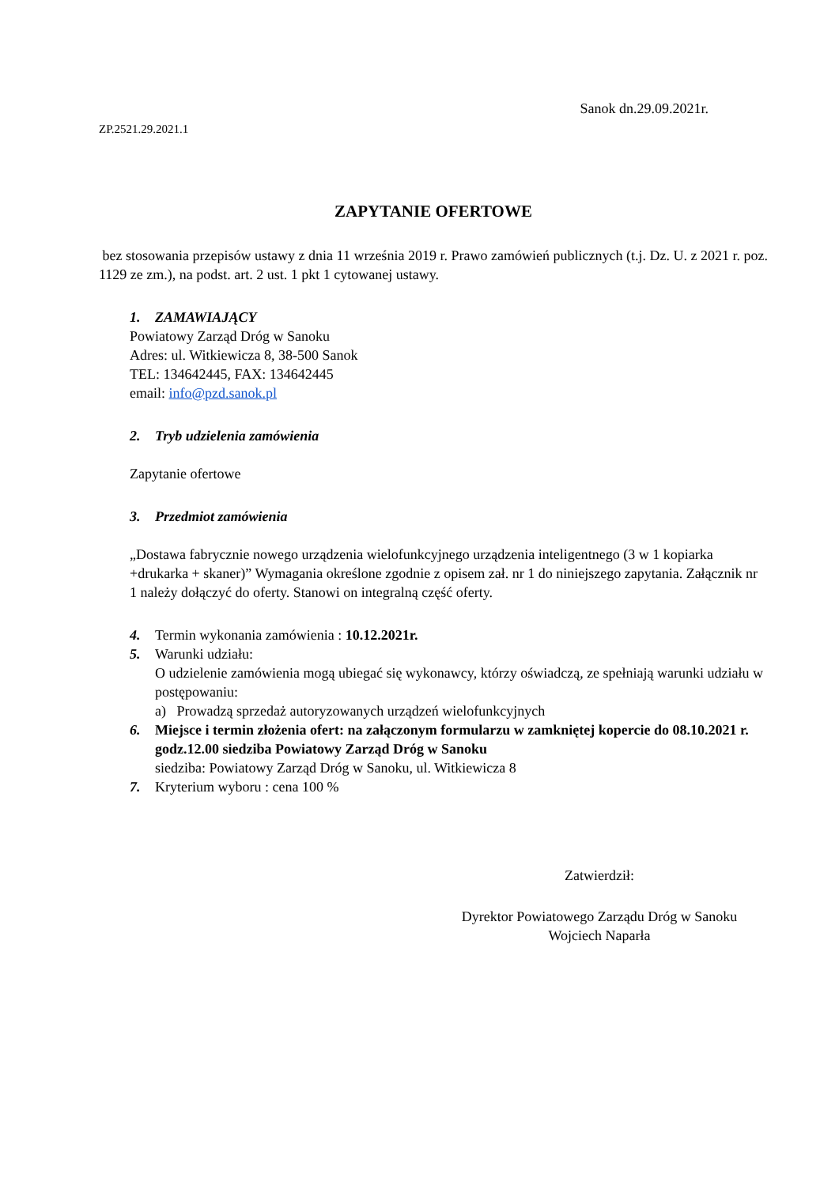Sanok dn.29.09.2021r.
ZP.2521.29.2021.1
ZAPYTANIE OFERTOWE
bez stosowania przepisów ustawy z dnia 11 września 2019 r. Prawo zamówień publicznych (t.j. Dz. U. z 2021 r. poz. 1129 ze zm.), na podst. art. 2 ust. 1 pkt 1 cytowanej ustawy.
1. ZAMAWIAJĄCY
Powiatowy Zarząd Dróg w Sanoku
Adres: ul. Witkiewicza 8, 38-500 Sanok
TEL: 134642445, FAX: 134642445
email: info@pzd.sanok.pl
2. Tryb udzielenia zamówienia
Zapytanie ofertowe
3. Przedmiot zamówienia
„Dostawa fabrycznie nowego urządzenia wielofunkcyjnego urządzenia inteligentnego (3 w 1 kopiarka +drukarka + skaner)” Wymagania określone zgodnie z opisem zał. nr 1 do niniejszego zapytania. Załącznik nr 1 należy dołączyć do oferty. Stanowi on integralną część oferty.
4. Termin wykonania zamówienia : 10.12.2021r.
5. Warunki udziału:
O udzielenie zamówienia mogą ubiegać się wykonawcy, którzy oświadczą, ze spełniają warunki udziału w postępowaniu:
a) Prowadzą sprzedaż autoryzowanych urządzeń wielofunkcyjnych
6. Miejsce i termin złożenia ofert: na załączonym formularzu w zamkniętej kopercie do 08.10.2021 r. godz.12.00 siedziba Powiatowy Zarząd Dróg w Sanoku
siedziba: Powiatowy Zarząd Dróg w Sanoku, ul. Witkiewicza 8
7. Kryterium wyboru : cena 100 %
Zatwierdził:
Dyrektor Powiatowego Zarządu Dróg w Sanoku
Wojciech Naparła